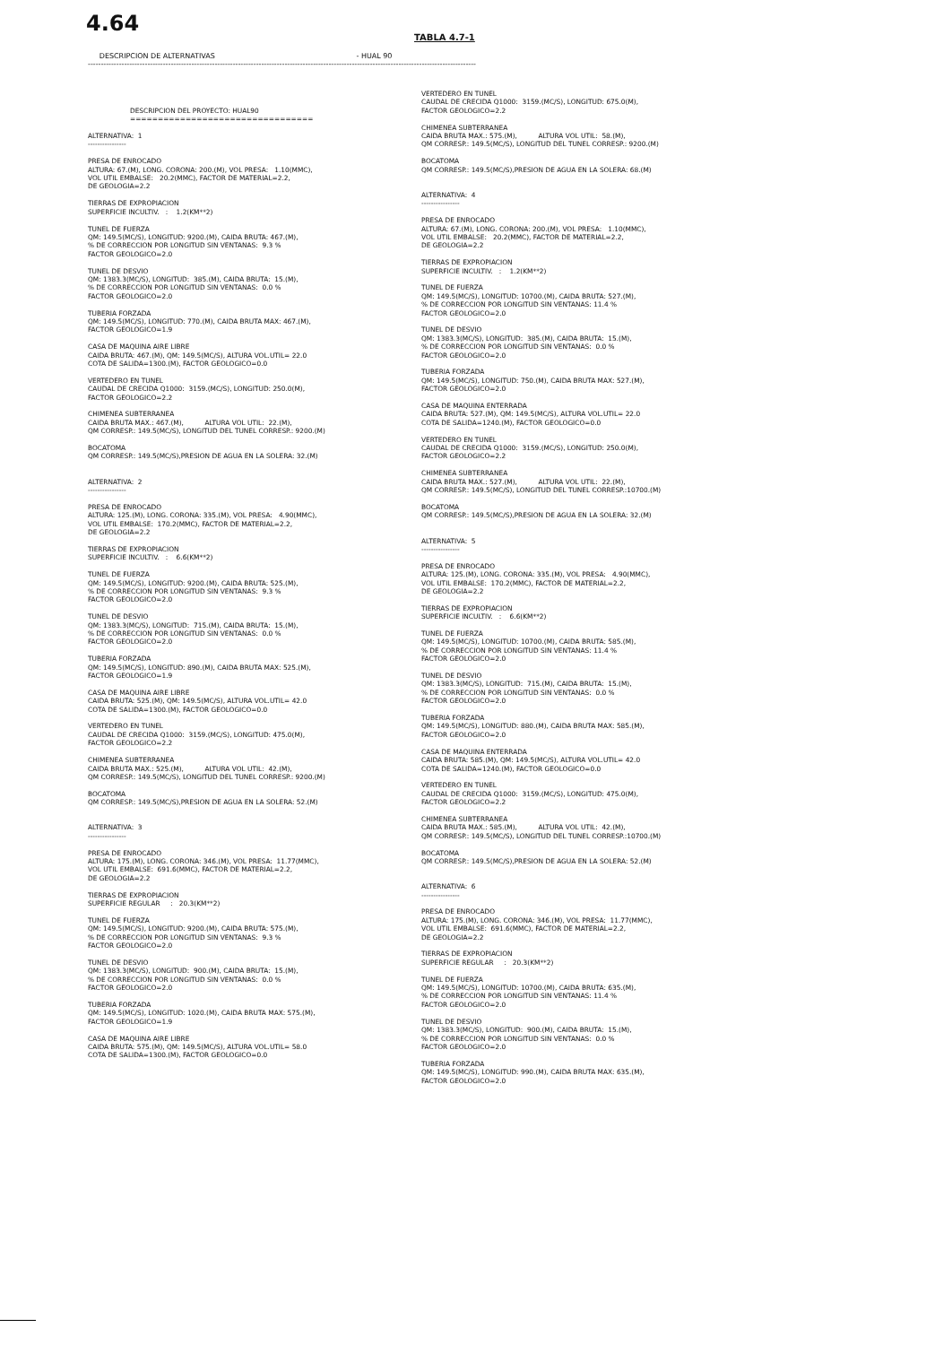4.64
TABLA 4.7-1
DESCRIPCION DE ALTERNATIVAS - HUAL 90 ------------------------------------------------------------------------------------------------------------------------------------------------------
                    DESCRIPCION DEL PROYECTO: HUAL90
                    =================================

ALTERNATIVA:  1
----------------

PRESA DE ENROCADO
ALTURA: 67.(M), LONG. CORONA: 200.(M), VOL PRESA:   1.10(MMC),
VOL UTIL EMBALSE:   20.2(MMC), FACTOR DE MATERIAL=2.2,
DE GEOLOGIA=2.2

TIERRAS DE EXPROPIACION
SUPERFICIE INCULTIV.   :    1.2(KM**2)

TUNEL DE FUERZA
QM: 149.5(MC/S), LONGITUD: 9200.(M), CAIDA BRUTA: 467.(M),
% DE CORRECCION POR LONGITUD SIN VENTANAS:  9.3 %
FACTOR GEOLOGICO=2.0

TUNEL DE DESVIO
QM: 1383.3(MC/S), LONGITUD:  385.(M), CAIDA BRUTA:  15.(M),
% DE CORRECCION POR LONGITUD SIN VENTANAS:  0.0 %
FACTOR GEOLOGICO=2.0

TUBERIA FORZADA
QM: 149.5(MC/S), LONGITUD: 770.(M), CAIDA BRUTA MAX: 467.(M),
FACTOR GEOLOGICO=1.9

CASA DE MAQUINA AIRE LIBRE
CAIDA BRUTA: 467.(M), QM: 149.5(MC/S), ALTURA VOL.UTIL= 22.0
COTA DE SALIDA=1300.(M), FACTOR GEOLOGICO=0.0

VERTEDERO EN TUNEL
CAUDAL DE CRECIDA Q1000:  3159.(MC/S), LONGITUD: 250.0(M),
FACTOR GEOLOGICO=2.2

CHIMENEA SUBTERRANEA
CAIDA BRUTA MAX.: 467.(M),          ALTURA VOL UTIL:  22.(M),
QM CORRESP.: 149.5(MC/S), LONGITUD DEL TUNEL CORRESP.: 9200.(M)

BOCATOMA
QM CORRESP.: 149.5(MC/S),PRESION DE AGUA EN LA SOLERA: 32.(M)


ALTERNATIVA:  2
----------------

PRESA DE ENROCADO
ALTURA: 125.(M), LONG. CORONA: 335.(M), VOL PRESA:   4.90(MMC),
VOL UTIL EMBALSE:  170.2(MMC), FACTOR DE MATERIAL=2.2,
DE GEOLOGIA=2.2

TIERRAS DE EXPROPIACION
SUPERFICIE INCULTIV.   :    6.6(KM**2)

TUNEL DE FUERZA
QM: 149.5(MC/S), LONGITUD: 9200.(M), CAIDA BRUTA: 525.(M),
% DE CORRECCION POR LONGITUD SIN VENTANAS:  9.3 %
FACTOR GEOLOGICO=2.0

TUNEL DE DESVIO
QM: 1383.3(MC/S), LONGITUD:  715.(M), CAIDA BRUTA:  15.(M),
% DE CORRECCION POR LONGITUD SIN VENTANAS:  0.0 %
FACTOR GEOLOGICO=2.0

TUBERIA FORZADA
QM: 149.5(MC/S), LONGITUD: 890.(M), CAIDA BRUTA MAX: 525.(M),
FACTOR GEOLOGICO=1.9

CASA DE MAQUINA AIRE LIBRE
CAIDA BRUTA: 525.(M), QM: 149.5(MC/S), ALTURA VOL.UTIL= 42.0
COTA DE SALIDA=1300.(M), FACTOR GEOLOGICO=0.0

VERTEDERO EN TUNEL
CAUDAL DE CRECIDA Q1000:  3159.(MC/S), LONGITUD: 475.0(M),
FACTOR GEOLOGICO=2.2

CHIMENEA SUBTERRANEA
CAIDA BRUTA MAX.: 525.(M),          ALTURA VOL UTIL:  42.(M),
QM CORRESP.: 149.5(MC/S), LONGITUD DEL TUNEL CORRESP.: 9200.(M)

BOCATOMA
QM CORRESP.: 149.5(MC/S),PRESION DE AGUA EN LA SOLERA: 52.(M)


ALTERNATIVA:  3
----------------

PRESA DE ENROCADO
ALTURA: 175.(M), LONG. CORONA: 346.(M), VOL PRESA:  11.77(MMC),
VOL UTIL EMBALSE:  691.6(MMC), FACTOR DE MATERIAL=2.2,
DE GEOLOGIA=2.2

TIERRAS DE EXPROPIACION
SUPERFICIE REGULAR     :   20.3(KM**2)

TUNEL DE FUERZA
QM: 149.5(MC/S), LONGITUD: 9200.(M), CAIDA BRUTA: 575.(M),
% DE CORRECCION POR LONGITUD SIN VENTANAS:  9.3 %
FACTOR GEOLOGICO=2.0

TUNEL DE DESVIO
QM: 1383.3(MC/S), LONGITUD:  900.(M), CAIDA BRUTA:  15.(M),
% DE CORRECCION POR LONGITUD SIN VENTANAS:  0.0 %
FACTOR GEOLOGICO=2.0

TUBERIA FORZADA
QM: 149.5(MC/S), LONGITUD: 1020.(M), CAIDA BRUTA MAX: 575.(M),
FACTOR GEOLOGICO=1.9

CASA DE MAQUINA AIRE LIBRE
CAIDA BRUTA: 575.(M), QM: 149.5(MC/S), ALTURA VOL.UTIL= 58.0
COTA DE SALIDA=1300.(M), FACTOR GEOLOGICO=0.0
VERTEDERO EN TUNEL
CAUDAL DE CRECIDA Q1000:  3159.(MC/S), LONGITUD: 675.0(M),
FACTOR GEOLOGICO=2.2

CHIMENEA SUBTERRANEA
CAIDA BRUTA MAX.: 575.(M),          ALTURA VOL UTIL:  58.(M),
QM CORRESP.: 149.5(MC/S), LONGITUD DEL TUNEL CORRESP.: 9200.(M)

BOCATOMA
QM CORRESP.: 149.5(MC/S),PRESION DE AGUA EN LA SOLERA: 68.(M)


ALTERNATIVA:  4
----------------

PRESA DE ENROCADO
ALTURA: 67.(M), LONG. CORONA: 200.(M), VOL PRESA:   1.10(MMC),
VOL UTIL EMBALSE:   20.2(MMC), FACTOR DE MATERIAL=2.2,
DE GEOLOGIA=2.2

TIERRAS DE EXPROPIACION
SUPERFICIE INCULTIV.   :    1.2(KM**2)

TUNEL DE FUERZA
QM: 149.5(MC/S), LONGITUD: 10700.(M), CAIDA BRUTA: 527.(M),
% DE CORRECCION POR LONGITUD SIN VENTANAS: 11.4 %
FACTOR GEOLOGICO=2.0

TUNEL DE DESVIO
QM: 1383.3(MC/S), LONGITUD:  385.(M), CAIDA BRUTA:  15.(M),
% DE CORRECCION POR LONGITUD SIN VENTANAS:  0.0 %
FACTOR GEOLOGICO=2.0

TUBERIA FORZADA
QM: 149.5(MC/S), LONGITUD: 750.(M), CAIDA BRUTA MAX: 527.(M),
FACTOR GEOLOGICO=2.0

CASA DE MAQUINA ENTERRADA
CAIDA BRUTA: 527.(M), QM: 149.5(MC/S), ALTURA VOL.UTIL= 22.0
COTA DE SALIDA=1240.(M), FACTOR GEOLOGICO=0.0

VERTEDERO EN TUNEL
CAUDAL DE CRECIDA Q1000:  3159.(MC/S), LONGITUD: 250.0(M),
FACTOR GEOLOGICO=2.2

CHIMENEA SUBTERRANEA
CAIDA BRUTA MAX.: 527.(M),          ALTURA VOL UTIL:  22.(M),
QM CORRESP.: 149.5(MC/S), LONGITUD DEL TUNEL CORRESP.:10700.(M)

BOCATOMA
QM CORRESP.: 149.5(MC/S),PRESION DE AGUA EN LA SOLERA: 32.(M)


ALTERNATIVA:  5
----------------

PRESA DE ENROCADO
ALTURA: 125.(M), LONG. CORONA: 335.(M), VOL PRESA:   4.90(MMC),
VOL UTIL EMBALSE:  170.2(MMC), FACTOR DE MATERIAL=2.2,
DE GEOLOGIA=2.2

TIERRAS DE EXPROPIACION
SUPERFICIE INCULTIV.   :    6.6(KM**2)

TUNEL DE FUERZA
QM: 149.5(MC/S), LONGITUD: 10700.(M), CAIDA BRUTA: 585.(M),
% DE CORRECCION POR LONGITUD SIN VENTANAS: 11.4 %
FACTOR GEOLOGICO=2.0

TUNEL DE DESVIO
QM: 1383.3(MC/S), LONGITUD:  715.(M), CAIDA BRUTA:  15.(M),
% DE CORRECCION POR LONGITUD SIN VENTANAS:  0.0 %
FACTOR GEOLOGICO=2.0

TUBERIA FORZADA
QM: 149.5(MC/S), LONGITUD: 880.(M), CAIDA BRUTA MAX: 585.(M),
FACTOR GEOLOGICO=2.0

CASA DE MAQUINA ENTERRADA
CAIDA BRUTA: 585.(M), QM: 149.5(MC/S), ALTURA VOL.UTIL= 42.0
COTA DE SALIDA=1240.(M), FACTOR GEOLOGICO=0.0

VERTEDERO EN TUNEL
CAUDAL DE CRECIDA Q1000:  3159.(MC/S), LONGITUD: 475.0(M),
FACTOR GEOLOGICO=2.2

CHIMENEA SUBTERRANEA
CAIDA BRUTA MAX.: 585.(M),          ALTURA VOL UTIL:  42.(M),
QM CORRESP.: 149.5(MC/S), LONGITUD DEL TUNEL CORRESP.:10700.(M)

BOCATOMA
QM CORRESP.: 149.5(MC/S),PRESION DE AGUA EN LA SOLERA: 52.(M)


ALTERNATIVA:  6
----------------

PRESA DE ENROCADO
ALTURA: 175.(M), LONG. CORONA: 346.(M), VOL PRESA:  11.77(MMC),
VOL UTIL EMBALSE:  691.6(MMC), FACTOR DE MATERIAL=2.2,
DE GEOLOGIA=2.2

TIERRAS DE EXPROPIACION
SUPERFICIE REGULAR     :   20.3(KM**2)

TUNEL DE FUERZA
QM: 149.5(MC/S), LONGITUD: 10700.(M), CAIDA BRUTA: 635.(M),
% DE CORRECCION POR LONGITUD SIN VENTANAS: 11.4 %
FACTOR GEOLOGICO=2.0

TUNEL DE DESVIO
QM: 1383.3(MC/S), LONGITUD:  900.(M), CAIDA BRUTA:  15.(M),
% DE CORRECCION POR LONGITUD SIN VENTANAS:  0.0 %
FACTOR GEOLOGICO=2.0

TUBERIA FORZADA
QM: 149.5(MC/S), LONGITUD: 990.(M), CAIDA BRUTA MAX: 635.(M),
FACTOR GEOLOGICO=2.0